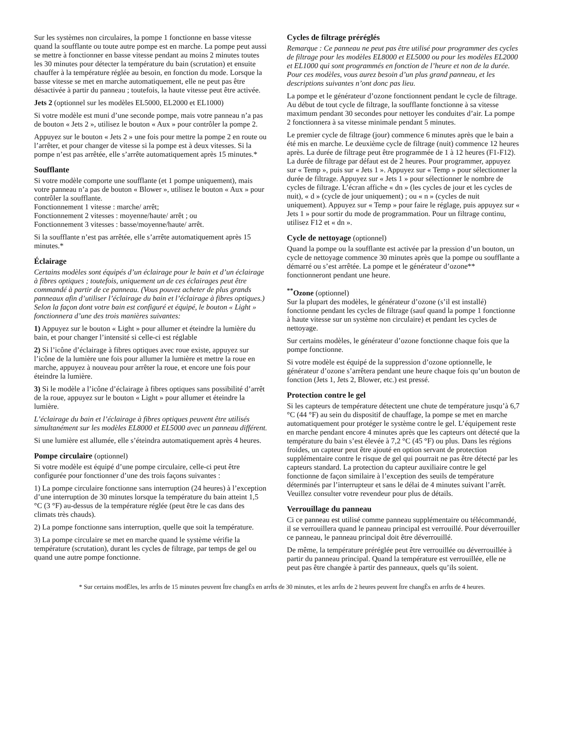Sur les systèmes non circulaires, la pompe 1 fonctionne en basse vitesse quand la soufflante ou toute autre pompe est en marche. La pompe peut aussi se mettre à fonctionner en basse vitesse pendant au moins 2 minutes toutes les 30 minutes pour détecter la température du bain (scrutation) et ensuite chauffer à la température réglée au besoin, en fonction du mode. Lorsque la basse vitesse se met en marche automatiquement, elle ne peut pas être désactivée à partir du panneau ; toutefois, la haute vitesse peut être activée.
Jets 2 (optionnel sur les modèles EL5000, EL2000 et EL1000)
Si votre modèle est muni d’une seconde pompe, mais votre panneau n’a pas de bouton « Jets 2 », utilisez le bouton « Aux » pour contrôler la pompe 2.
Appuyez sur le bouton « Jets 2 » une fois pour mettre la pompe 2 en route ou l’arrêter, et pour changer de vitesse si la pompe est à deux vitesses. Si la pompe n’est pas arrêtée, elle s’arrête automatiquement après 15 minutes.*
Soufflante
Si votre modèle comporte une soufflante (et 1 pompe uniquement), mais votre panneau n’a pas de bouton « Blower », utilisez le bouton « Aux » pour contrôler la soufflante.
Fonctionnement 1 vitesse : marche/ arrêt;
Fonctionnement 2 vitesses : moyenne/haute/ arrêt ; ou
Fonctionnement 3 vitesses : basse/moyenne/haute/ arrêt.
Si la soufflante n’est pas arrêtée, elle s’arrête automatiquement après 15 minutes.*
Éclairage
Certains modèles sont équipés d’un éclairage pour le bain et d’un éclairage à fibres optiques ; toutefois, uniquement un de ces éclairages peut être commandé à partir de ce panneau. (Vous pouvez acheter de plus grands panneaux afin d’utiliser l’éclairage du bain et l’éclairage à fibres optiques.) Selon la façon dont votre bain est configuré et équipé, le bouton « Light » fonctionnera d’une des trois manières suivantes:
1) Appuyez sur le bouton « Light » pour allumer et éteindre la lumière du bain, et pour changer l’intensité si celle-ci est réglable
2) Si l’icône d’éclairage à fibres optiques avec roue existe, appuyez sur l’icône de la lumière une fois pour allumer la lumière et mettre la roue en marche, appuyez à nouveau pour arrêter la roue, et encore une fois pour éteindre la lumière.
3) Si le modèle a l’icône d’éclairage à fibres optiques sans possibilité d’arrêt de la roue, appuyez sur le bouton « Light » pour allumer et éteindre la lumière.
L’éclairage du bain et l’éclairage à fibres optiques peuvent être utilisés simultanément sur les modèles EL8000 et EL5000 avec un panneau différent.
Si une lumière est allumée, elle s’éteindra automatiquement après 4 heures.
Pompe circulaire (optionnel)
Si votre modèle est équipé d’une pompe circulaire, celle-ci peut être configurée pour fonctionner d’une des trois façons suivantes :
1) La pompe circulaire fonctionne sans interruption (24 heures) à l’exception d’une interruption de 30 minutes lorsque la température du bain atteint 1,5 °C (3 °F) au-dessus de la température réglée (peut être le cas dans des climats très chauds).
2) La pompe fonctionne sans interruption, quelle que soit la température.
3) La pompe circulaire se met en marche quand le système vérifie la température (scrutation), durant les cycles de filtrage, par temps de gel ou quand une autre pompe fonctionne.
Cycles de filtrage préréglés
Remarque : Ce panneau ne peut pas être utilisé pour programmer des cycles de filtrage pour les modèles EL8000 et EL5000 ou pour les modèles EL2000 et EL1000 qui sont programmés en fonction de l’heure et non de la durée. Pour ces modèles, vous aurez besoin d’un plus grand panneau, et les descriptions suivantes n’ont donc pas lieu.
La pompe et le générateur d’ozone fonctionnent pendant le cycle de filtrage. Au début de tout cycle de filtrage, la soufflante fonctionne à sa vitesse maximum pendant 30 secondes pour nettoyer les conduites d’air. La pompe 2 fonctionnera à sa vitesse minimale pendant 5 minutes.
Le premier cycle de filtrage (jour) commence 6 minutes après que le bain a été mis en marche. Le deuxième cycle de filtrage (nuit) commence 12 heures après. La durée de filtrage peut être programmée de 1 à 12 heures (F1-F12). La durée de filtrage par défaut est de 2 heures. Pour programmer, appuyez sur « Temp », puis sur « Jets 1 ». Appuyez sur « Temp » pour sélectionner la durée de filtrage. Appuyez sur « Jets 1 » pour sélectionner le nombre de cycles de filtrage. L’écran affiche « dn » (les cycles de jour et les cycles de nuit), « d » (cycle de jour uniquement) ; ou « n » (cycles de nuit uniquement). Appuyez sur « Temp » pour faire le réglage, puis appuyez sur « Jets 1 » pour sortir du mode de programmation. Pour un filtrage continu, utilisez F12 et « dn ».
Cycle de nettoyage (optionnel)
Quand la pompe ou la soufflante est activée par la pression d’un bouton, un cycle de nettoyage commence 30 minutes après que la pompe ou soufflante a démarré ou s’est arrêtée. La pompe et le générateur d’ozone** fonctionneront pendant une heure.
<sup>**</sup> Ozone (optionnel)
Sur la plupart des modèles, le générateur d’ozone (s’il est installé) fonctionne pendant les cycles de filtrage (sauf quand la pompe 1 fonctionne à haute vitesse sur un système non circulaire) et pendant les cycles de nettoyage.
Sur certains modèles, le générateur d’ozone fonctionne chaque fois que la pompe fonctionne.
Si votre modèle est équipé de la suppression d’ozone optionnelle, le générateur d’ozone s’arrêtera pendant une heure chaque fois qu’un bouton de fonction (Jets 1, Jets 2, Blower, etc.) est pressé.
Protection contre le gel
Si les capteurs de température détectent une chute de température jusqu’à 6,7 °C (44 °F) au sein du dispositif de chauffage, la pompe se met en marche automatiquement pour protéger le système contre le gel. L’équipement reste en marche pendant encore 4 minutes après que les capteurs ont détecté que la température du bain s’est élevée à 7,2 °C (45 °F) ou plus. Dans les régions froides, un capteur peut être ajouté en option servant de protection supplémentaire contre le risque de gel qui pourrait ne pas être détecté par les capteurs standard. La protection du capteur auxiliaire contre le gel fonctionne de façon similaire à l’exception des seuils de température déterminés par l’interrupteur et sans le délai de 4 minutes suivant l’arrêt. Veuillez consulter votre revendeur pour plus de détails.
Verrouillage du panneau
Ci ce panneau est utilisé comme panneau supplémentaire ou télécommandé, il se verrouillera quand le panneau principal est verrouillé. Pour déverrouiller ce panneau, le panneau principal doit être déverrouillé.
De même, la température préréglée peut être verrouillée ou déverrouillée à partir du panneau principal. Quand la température est verrouillée, elle ne peut pas être changée à partir des panneaux, quels qu’ils soient.
* Sur certains modËles, les arrÍts de 15 minutes peuvent Ítre changÈs en arrÍts de 30 minutes, et les arrÍts de 2 heures peuvent Ítre changÈs en arrÍts de 4 heures.